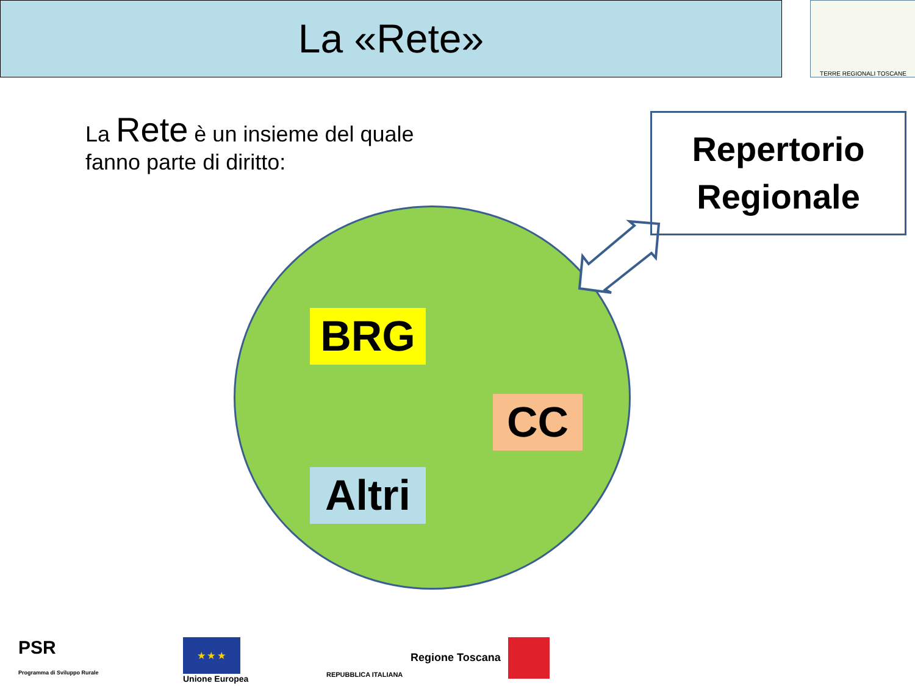La «Rete» TERRE REGIONALI TOSCANE
La Rete è un insieme del quale
fanno parte di diritto:
Repertorio
Regionale
BRG
CC
Altri
PSR
Programma di Sviluppo Rurale
★ ★ ★
Unione Europea
REPUBBLICA ITALIANA
Regione Toscana